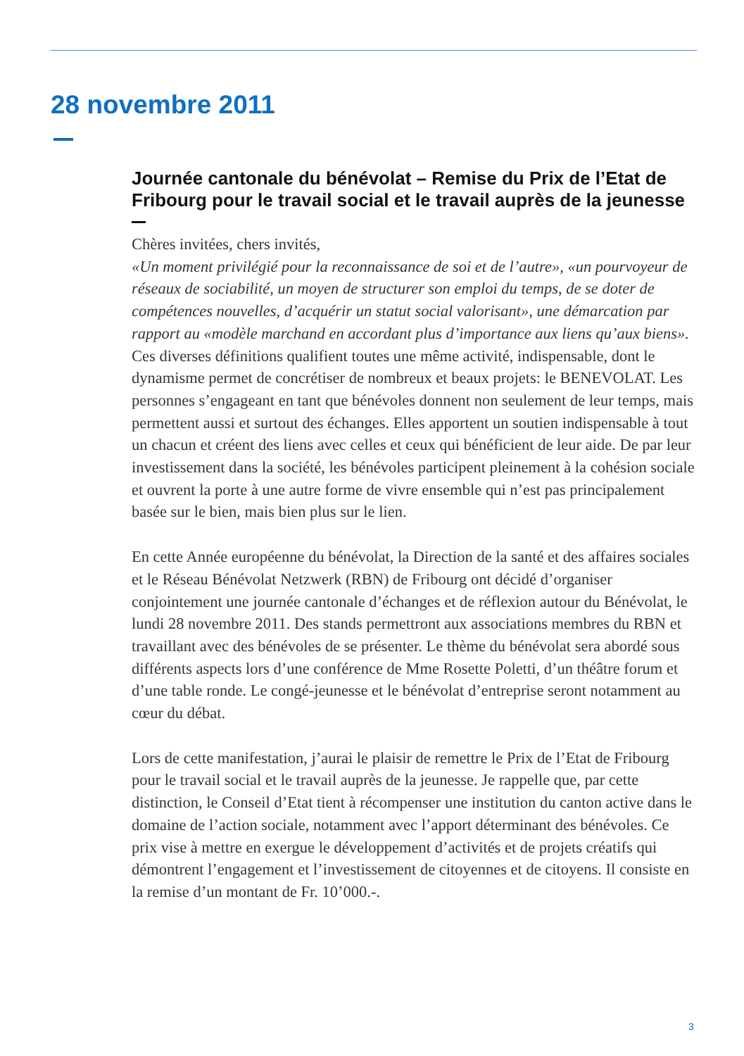28 novembre 2011
Journée cantonale du bénévolat – Remise du Prix de l’Etat de Fribourg pour le travail social et le travail auprès de la jeunesse
Chères invitées, chers invités,
«Un moment privilégié pour la reconnaissance de soi et de l’autre», «un pourvoyeur de réseaux de sociabilité, un moyen de structurer son emploi du temps, de se doter de compétences nouvelles, d’acquérir un statut social valorisant», une démarcation par rapport au «modèle marchand en accordant plus d’importance aux liens qu’aux biens».
Ces diverses définitions qualifient toutes une même activité, indispensable, dont le dynamisme permet de concrétiser de nombreux et beaux projets: le BENEVOLAT. Les personnes s’engageant en tant que bénévoles donnent non seulement de leur temps, mais permettent aussi et surtout des échanges. Elles apportent un soutien indispensable à tout un chacun et créent des liens avec celles et ceux qui bénéficient de leur aide. De par leur investissement dans la société, les bénévoles participent pleinement à la cohésion sociale et ouvrent la porte à une autre forme de vivre ensemble qui n’est pas principalement basée sur le bien, mais bien plus sur le lien.
En cette Année européenne du bénévolat, la Direction de la santé et des affaires sociales et le Réseau Bénévolat Netzwerk (RBN) de Fribourg ont décidé d’organiser conjointement une journée cantonale d’échanges et de réflexion autour du Bénévolat, le lundi 28 novembre 2011. Des stands permettront aux associations membres du RBN et travaillant avec des bénévoles de se présenter. Le thème du bénévolat sera abordé sous différents aspects lors d’une conférence de Mme Rosette Poletti, d’un théâtre forum et d’une table ronde. Le congé-jeunesse et le bénévolat d’entreprise seront notamment au cœur du débat.
Lors de cette manifestation, j’aurai le plaisir de remettre le Prix de l’Etat de Fribourg pour le travail social et le travail auprès de la jeunesse. Je rappelle que, par cette distinction, le Conseil d’Etat tient à récompenser une institution du canton active dans le domaine de l’action sociale, notamment avec l’apport déterminant des bénévoles. Ce prix vise à mettre en exergue le développement d’activités et de projets créatifs qui démontrent l’engagement et l’investissement de citoyennes et de citoyens. Il consiste en la remise d’un montant de Fr. 10’000.-.
3